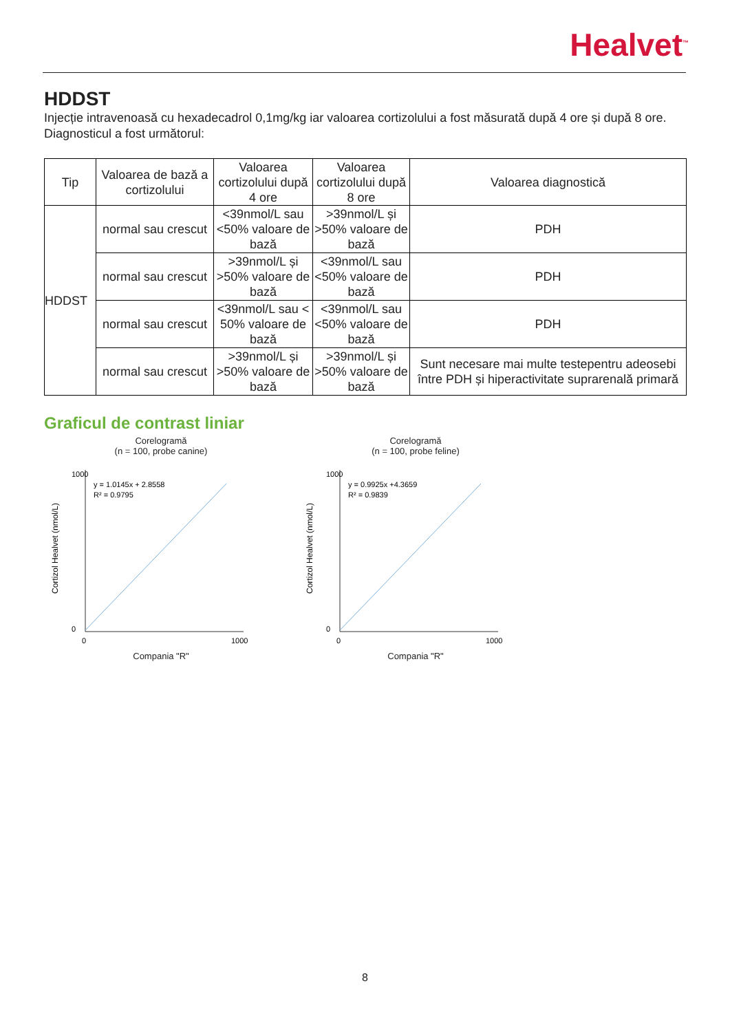Healvet<sup>™</sup>
HDDST
Injecție intravenoasă cu hexadecadrol 0,1mg/kg iar valoarea cortizolului a fost măsurată după 4 ore și după 8 ore. Diagnosticul a fost următorul:
| Tip | Valoarea de bază a cortizolului | Valoarea cortizolului după 4 ore | Valoarea cortizolului după 8 ore | Valoarea diagnostică |
| --- | --- | --- | --- | --- |
| HDDST | normal sau crescut | <39nmol/L sau <50% valoare de bază | >39nmol/L și >50% valoare de bază | PDH |
| | normal sau crescut | >39nmol/L și >50% valoare de bază | <39nmol/L sau <50% valoare de bază | PDH |
| | normal sau crescut | <39nmol/L sau < 50% valoare de bază | <39nmol/L sau <50% valoare de bază | PDH |
| | normal sau crescut | >39nmol/L și >50% valoare de bază | >39nmol/L și >50% valoare de bază | Sunt necesare mai multe testepentru adeosebi între PDH și hiperactivitate suprarenală primară |
Graficul de contrast liniar
Corelogramă
(n = 100, probe canine)
Cortizol Healvet (nmol/L)
y = 1.0145x + 2.8558
R² = 0.9795
0
1000
0
1000
Compania "R"
Corelogramă
(n = 100, probe feline)
Cortizol Healvet (nmol/L)
y = 0.9925x +4.3659
R² = 0.9839
0
1000
0
1000
Compania "R"
8